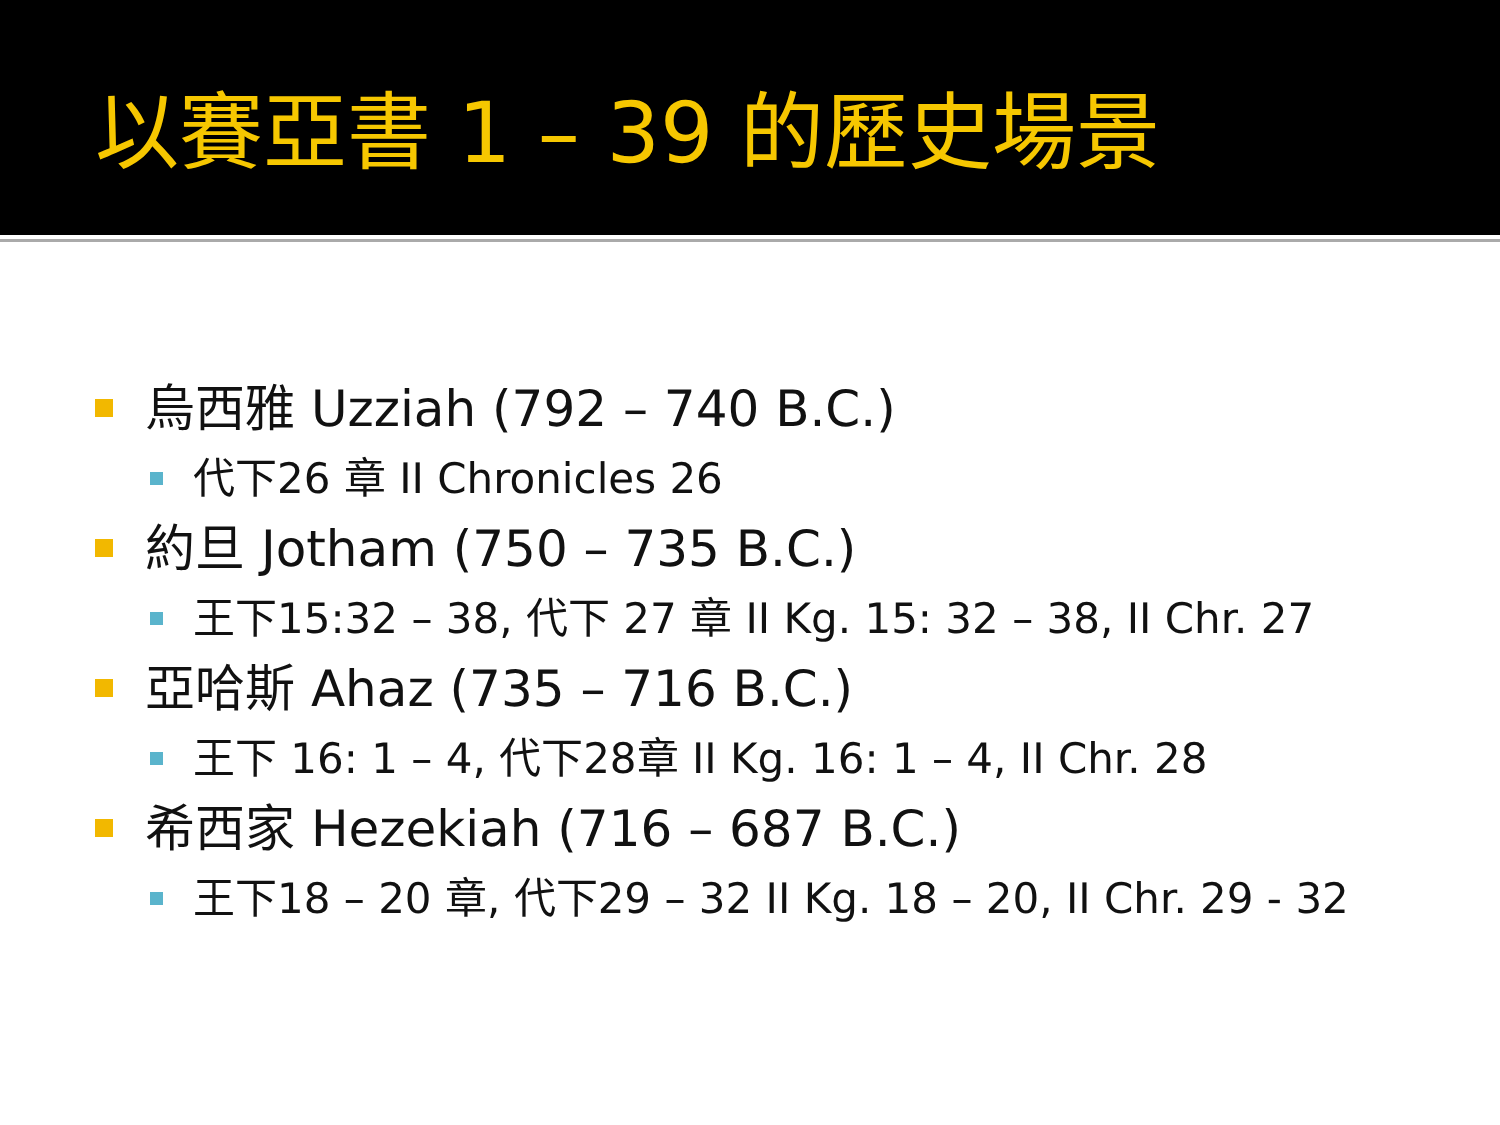以賽亞書 1 – 39 的歷史場景
烏西雅 Uzziah (792 – 740 B.C.)
代下26 章 II Chronicles 26
約旦 Jotham (750 – 735 B.C.)
王下15:32 – 38, 代下 27 章 II Kg. 15: 32 – 38, II Chr. 27
亞哈斯 Ahaz (735 – 716 B.C.)
王下 16: 1 – 4, 代下28章 II Kg. 16: 1 – 4, II Chr. 28
希西家 Hezekiah (716 – 687 B.C.)
王下18 – 20 章, 代下29 – 32 II Kg. 18 – 20, II Chr. 29 - 32